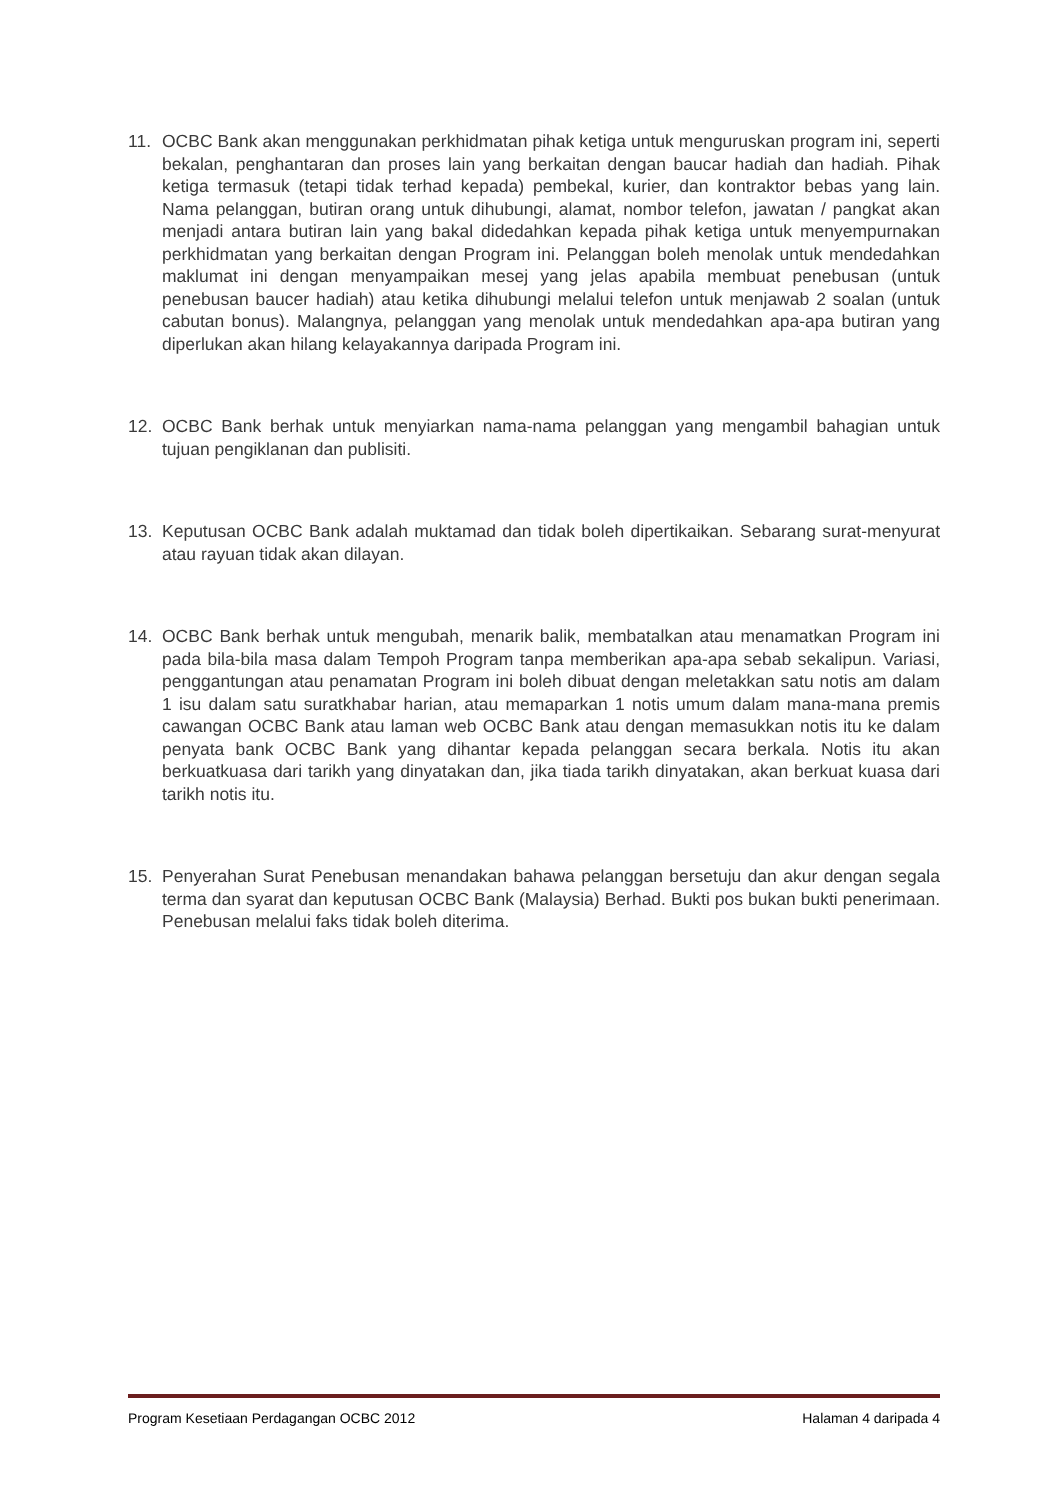11. OCBC Bank akan menggunakan perkhidmatan pihak ketiga untuk menguruskan program ini, seperti bekalan, penghantaran dan proses lain yang berkaitan dengan baucar hadiah dan hadiah. Pihak ketiga termasuk (tetapi tidak terhad kepada) pembekal, kurier, dan kontraktor bebas yang lain. Nama pelanggan, butiran orang untuk dihubungi, alamat, nombor telefon, jawatan / pangkat akan menjadi antara butiran lain yang bakal didedahkan kepada pihak ketiga untuk menyempurnakan perkhidmatan yang berkaitan dengan Program ini. Pelanggan boleh menolak untuk mendedahkan maklumat ini dengan menyampaikan mesej yang jelas apabila membuat penebusan (untuk penebusan baucer hadiah) atau ketika dihubungi melalui telefon untuk menjawab 2 soalan (untuk cabutan bonus). Malangnya, pelanggan yang menolak untuk mendedahkan apa-apa butiran yang diperlukan akan hilang kelayakannya daripada Program ini.
12. OCBC Bank berhak untuk menyiarkan nama-nama pelanggan yang mengambil bahagian untuk tujuan pengiklanan dan publisiti.
13. Keputusan OCBC Bank adalah muktamad dan tidak boleh dipertikaikan. Sebarang surat-menyurat atau rayuan tidak akan dilayan.
14. OCBC Bank berhak untuk mengubah, menarik balik, membatalkan atau menamatkan Program ini pada bila-bila masa dalam Tempoh Program tanpa memberikan apa-apa sebab sekalipun. Variasi, penggantungan atau penamatan Program ini boleh dibuat dengan meletakkan satu notis am dalam 1 isu dalam satu suratkhabar harian, atau memaparkan 1 notis umum dalam mana-mana premis cawangan OCBC Bank atau laman web OCBC Bank atau dengan memasukkan notis itu ke dalam penyata bank OCBC Bank yang dihantar kepada pelanggan secara berkala. Notis itu akan berkuatkuasa dari tarikh yang dinyatakan dan, jika tiada tarikh dinyatakan, akan berkuat kuasa dari tarikh notis itu.
15. Penyerahan Surat Penebusan menandakan bahawa pelanggan bersetuju dan akur dengan segala terma dan syarat dan keputusan OCBC Bank (Malaysia) Berhad. Bukti pos bukan bukti penerimaan. Penebusan melalui faks tidak boleh diterima.
Program Kesetiaan Perdagangan OCBC 2012 Halaman 4 daripada 4